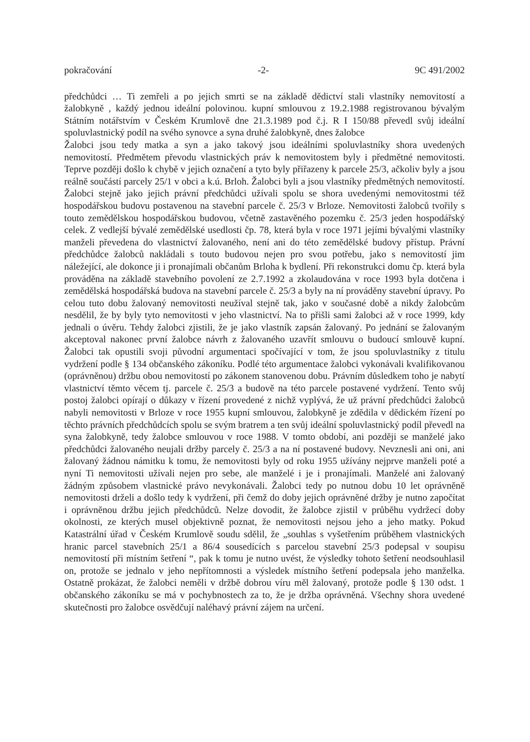pokračování -2- 9C 491/2002
předchůdci … Ti zemřeli a po jejich smrti se na základě dědictví stali vlastníky nemovitostí a žalobkyně , každý jednou ideální polovinou. kupní smlouvou z 19.2.1988 registrovanou bývalým Státním notářstvím v Českém Krumlově dne 21.3.1989 pod č.j. R I 150/88 převedl svůj ideální spoluvlastnický podíl na svého synovce a syna druhé žalobkyně, dnes žalobce
Žalobci jsou tedy matka a syn a jako takový jsou ideálními spoluvlastníky shora uvedených nemovitostí. Předmětem převodu vlastnických práv k nemovitostem byly i předmětné nemovitosti. Teprve později došlo k chybě v jejich označení a tyto byly přiřazeny k parcele 25/3, ačkoliv byly a jsou reálně součástí parcely 25/1 v obci a k.ú. Brloh. Žalobci byli a jsou vlastníky předmětných nemovitostí. Žalobci stejně jako jejich právní předchůdci užívali spolu se shora uvedenými nemovitostmi též hospodářskou budovu postavenou na stavební parcele č. 25/3 v Brloze. Nemovitosti žalobců tvořily s touto zemědělskou hospodářskou budovou, včetně zastavěného pozemku č. 25/3 jeden hospodářský celek. Z vedlejší bývalé zemědělské usedlosti čp. 78, která byla v roce 1971 jejími bývalými vlastníky manželi převedena do vlastnictví žalovaného, není ani do této zemědělské budovy přístup. Právní předchůdce žalobců nakládali s touto budovou nejen pro svou potřebu, jako s nemovitostí jim náležející, ale dokonce ji i pronajímali občanům Brloha k bydlení. Při rekonstrukci domu čp. která byla prováděna na základě stavebního povolení ze 2.7.1992 a zkolaudována v roce 1993 byla dotčena i zemědělská hospodářská budova na stavební parcele č. 25/3 a byly na ní prováděny stavební úpravy. Po celou tuto dobu žalovaný nemovitosti neužíval stejně tak, jako v současné době a nikdy žalobcům nesdělil, že by byly tyto nemovitosti v jeho vlastnictví. Na to přišli sami žalobci až v roce 1999, kdy jednali o úvěru. Tehdy žalobci zjistili, že je jako vlastník zapsán žalovaný. Po jednání se žalovaným akceptoval nakonec první žalobce návrh z žalovaného uzavřít smlouvu o budoucí smlouvě kupní. Žalobci tak opustili svoji původní argumentaci spočívající v tom, že jsou spoluvlastníky z titulu vydržení podle § 134 občanského zákoníku. Podlé této argumentace žalobci vykonávali kvalifikovanou (oprávněnou) držbu obou nemovitostí po zákonem stanovenou dobu. Právním důsledkem toho je nabytí vlastnictví těmto věcem tj. parcele č. 25/3 a budově na této parcele postavené vydržení. Tento svůj postoj žalobci opírají o důkazy v řízení provedené z nichž vyplývá, že už právní předchůdci žalobců nabyli nemovitosti v Brloze v roce 1955 kupní smlouvou, žalobkyně je zdědila v dědickém řízení po těchto právních předchůdcích spolu se svým bratrem a ten svůj ideální spoluvlastnický podíl převedl na syna žalobkyně, tedy žalobce smlouvou v roce 1988. V tomto období, ani později se manželé jako předchůdci žalovaného neujali držby parcely č. 25/3 a na ní postavené budovy. Nevznesli ani oni, ani žalovaný žádnou námitku k tomu, že nemovitosti byly od roku 1955 užívány nejprve manželi poté a nyní Ti nemovitosti užívali nejen pro sebe, ale manželé i je i pronajímali. Manželé ani žalovaný žádným způsobem vlastnické právo nevykonávali. Žalobci tedy po nutnou dobu 10 let oprávněně nemovitosti drželi a došlo tedy k vydržení, při čemž do doby jejich oprávněné držby je nutno započítat i oprávněnou držbu jejich předchůdců. Nelze dovodit, že žalobce zjistil v průběhu vydržecí doby okolnosti, ze kterých musel objektivně poznat, že nemovitosti nejsou jeho a jeho matky. Pokud Katastrální úřad v Českém Krumlově soudu sdělil, že „souhlas s vyšetřením průběhem vlastnických hranic parcel stavebních 25/1 a 86/4 sousedících s parcelou stavební 25/3 podepsal v soupisu nemovitostí při místním šetření “, pak k tomu je nutno uvést, že výsledky tohoto šetření neodsouhlasil on, protože se jednalo v jeho nepřítomnosti a výsledek místního šetření podepsala jeho manželka. Ostatně prokázat, že žalobci neměli v držbě dobrou víru měl žalovaný, protože podle § 130 odst. 1 občanského zákoníku se má v pochybnostech za to, že je držba oprávněná. Všechny shora uvedené skutečnosti pro žalobce osvědčují naléhavý právní zájem na určení.